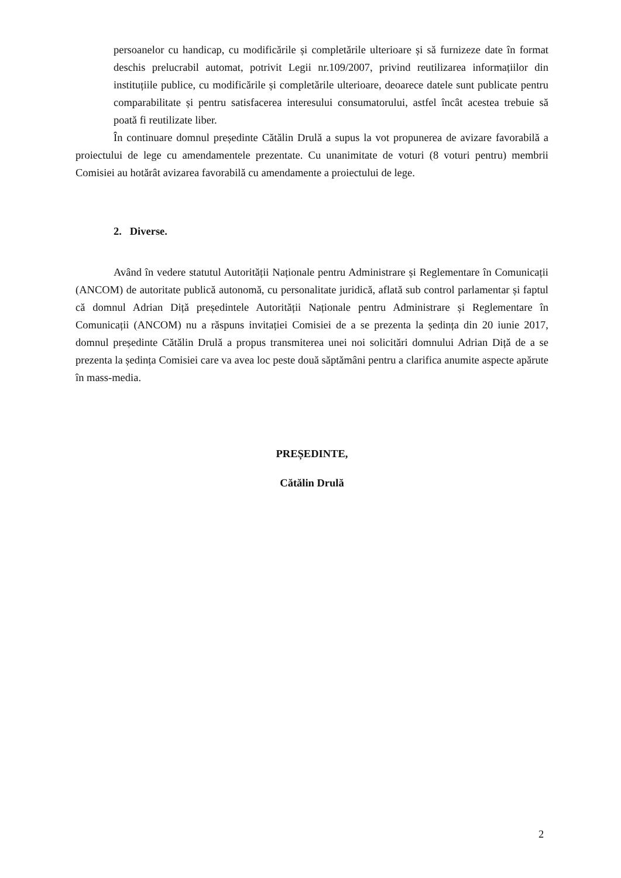persoanelor cu handicap, cu modificările și completările ulterioare și să furnizeze date în format deschis prelucrabil automat, potrivit Legii nr.109/2007, privind reutilizarea informațiilor din instituțiile publice, cu modificările și completările ulterioare, deoarece datele sunt publicate pentru comparabilitate și pentru satisfacerea interesului consumatorului, astfel încât acestea trebuie să poată fi reutilizate liber.
În continuare domnul președinte Cătălin Drulă a supus la vot propunerea de avizare favorabilă a proiectului de lege cu amendamentele prezentate. Cu unanimitate de voturi (8 voturi pentru) membrii Comisiei au hotărât avizarea favorabilă cu amendamente a proiectului de lege.
2. Diverse.
Având în vedere statutul Autorității Naționale pentru Administrare și Reglementare în Comunicații (ANCOM) de autoritate publică autonomă, cu personalitate juridică, aflată sub control parlamentar și faptul că domnul Adrian Diță președintele Autorității Naționale pentru Administrare și Reglementare în Comunicații (ANCOM) nu a răspuns invitației Comisiei de a se prezenta la ședința din 20 iunie 2017, domnul președinte Cătălin Drulă a propus transmiterea unei noi solicitări domnului Adrian Diță de a se prezenta la ședința Comisiei care va avea loc peste două săptămâni pentru a clarifica anumite aspecte apărute în mass-media.
PREȘEDINTE,
Cătălin Drulă
2